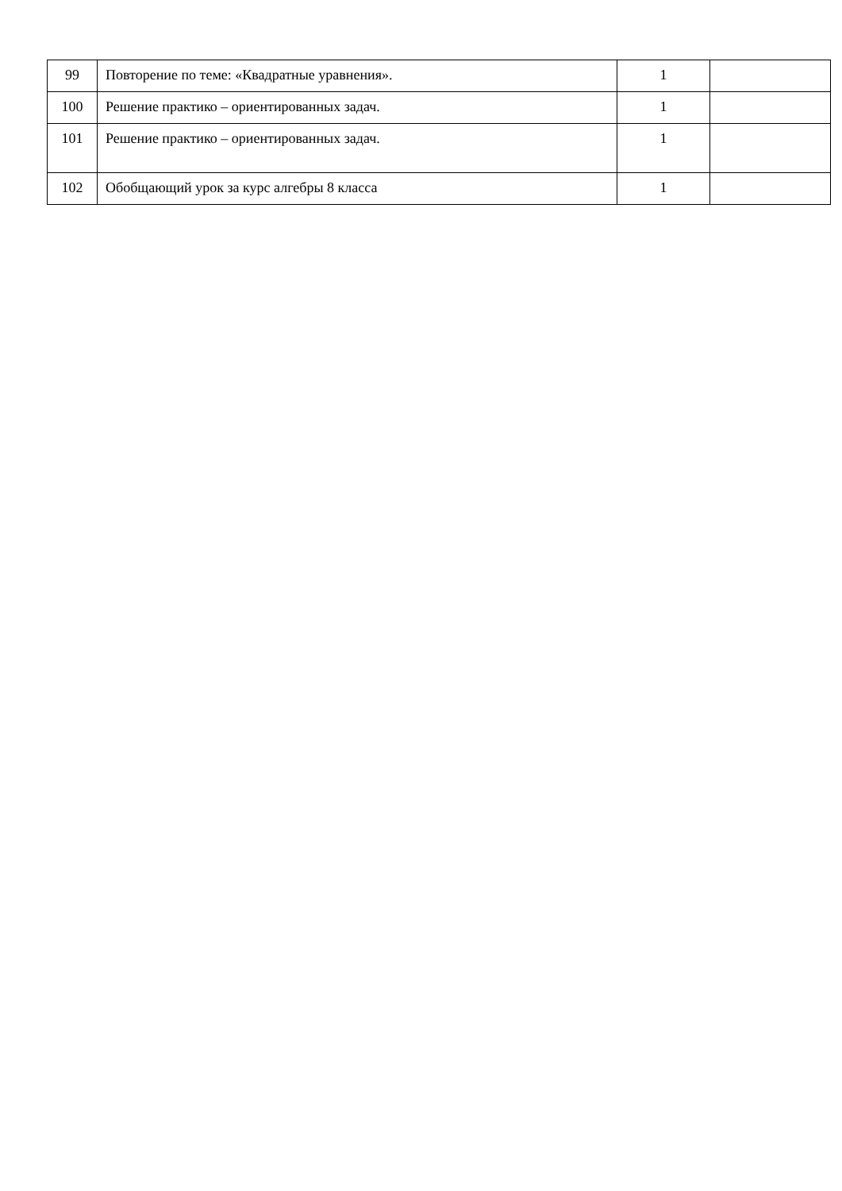| 99 | Повторение по теме: «Квадратные уравнения». | 1 | |
| 100 | Решение практико – ориентированных задач. | 1 | |
| 101 | Решение практико – ориентированных задач. | 1 | |
| 102 | Обобщающий урок за курс алгебры 8 класса | 1 | |